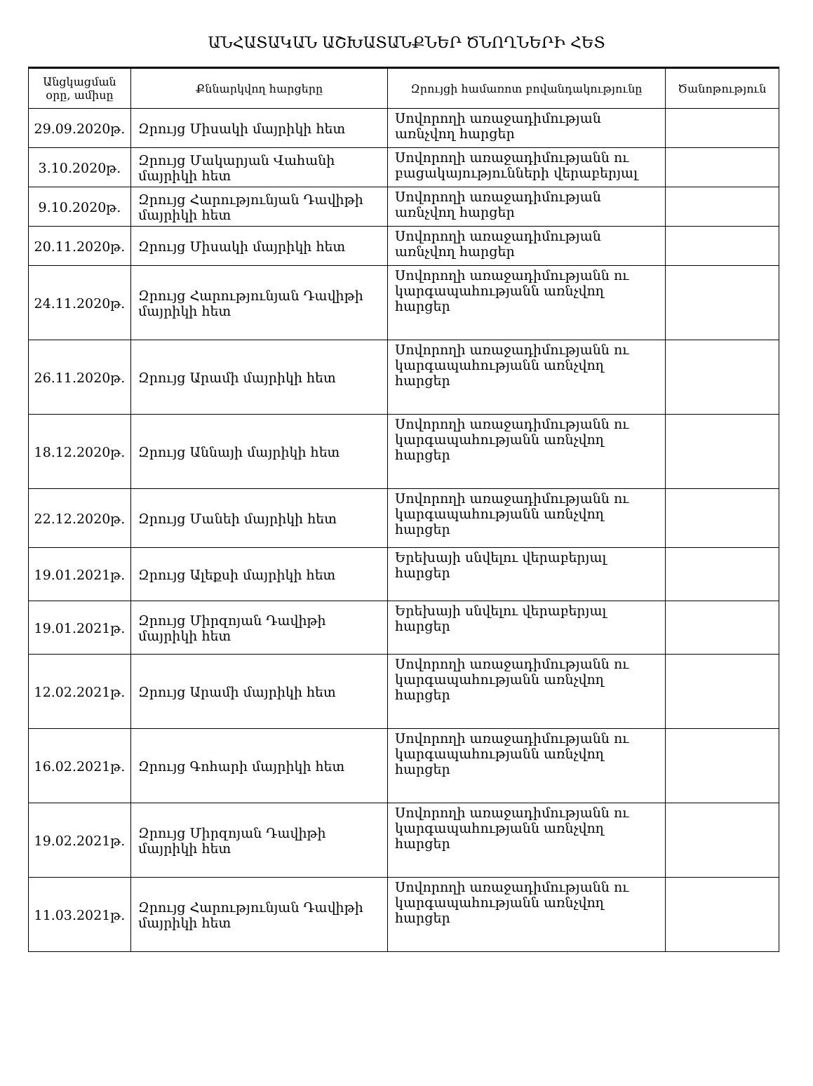ԱՆՀԱՏԱԿԱՆ ԱՇԽԱՏԱՆՔՆԵՐ ԾՆՈՂՆԵՐԻ ՀԵՏ
| Անցկացման օրը, ամիսը | Քննարկվող հարցերը | Զրույցի համառոտ բովանդակությունը | Ծանոթություն |
| --- | --- | --- | --- |
| 29.09.2020թ. | Զրույց Միսակի մայրիկի հետ | Սովորողի առաջադիմության առնչվող հարցեր | |
| 3.10.2020թ. | Զրույց Մակարյան Վահանի մայրիկի հետ | Սովորողի առաջադիմությանն ու բացակայությունների վերաբերյալ | |
| 9.10.2020թ. | Զրույց Հարությունյան Դավիթի մայրիկի հետ | Սովորողի առաջադիմության առնչվող հարցեր | |
| 20.11.2020թ. | Զրույց Միսակի մայրիկի հետ | Սովորողի առաջադիմության առնչվող հարցեր | |
| 24.11.2020թ. | Զրույց Հարությունյան Դավիթի մայրիկի հետ | Սովորողի առաջադիմությանն ու կարգապահությանն առնչվող հարցեր | |
| 26.11.2020թ. | Զրույց Արամի մայրիկի հետ | Սովորողի առաջադիմությանն ու կարգապահությանն առնչվող հարցեր | |
| 18.12.2020թ. | Զրույց Աննայի մայրիկի հետ | Սովորողի առաջադիմությանն ու կարգապահությանն առնչվող հարցեր | |
| 22.12.2020թ. | Զրույց Մանեի մայրիկի հետ | Սովորողի առաջադիմությանն ու կարգապահությանն առնչվող հարցեր | |
| 19.01.2021թ. | Զրույց Ալեքսի մայրիկի հետ | Երեխայի սնվելու վերաբերյալ հարցեր | |
| 19.01.2021թ. | Զրույց Միրզոյան Դավիթի մայրիկի հետ | Երեխայի սնվելու վերաբերյալ հարցեր | |
| 12.02.2021թ. | Զրույց Արամի մայրիկի հետ | Սովորողի առաջադիմությանն ու կարգապահությանն առնչվող հարցեր | |
| 16.02.2021թ. | Զրույց Գոհարի մայրիկի հետ | Սովորողի առաջադիմությանն ու կարգապահությանն առնչվող հարցեր | |
| 19.02.2021թ. | Զրույց Միրզոյան Դավիթի մայրիկի հետ | Սովորողի առաջադիմությանն ու կարգապահությանն առնչվող հարցեր | |
| 11.03.2021թ. | Զրույց Հարությունյան Դավիթի մայրիկի հետ | Սովորողի առաջադիմությանն ու կարգապահությանն առնչվող հարցեր | |